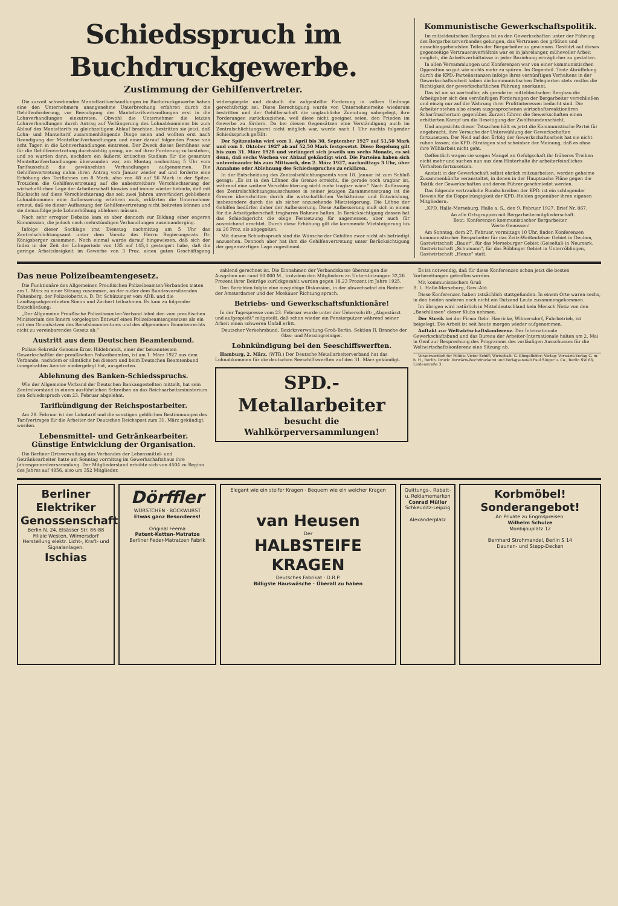Schiedsspruch im Buchdruckgewerbe.
Zustimmung der Gehilfenvertreter.
Die zurzeit schwebenden Manteltarifverhandlungen im Buchdruckgewerbe haben eine den Unternehmern unangenehme Unterbrechung erfahren durch die Gehilfenforderung, vor Beendigung der Manteltarifverhandlungen erst in die Lohnverhandlungen einzutreten. Obwohl die Unternehmer die letzten Lohnverhandlungen durch Antrag auf Verlängerung des Lohnabkommens bis zum Ablauf des Manteltarifs zu gleichzeitigem Ablauf brachten, bestritten sie jetzt, daß Lohn- und Manteltarif zusammenhängende Dinge seien und wollten erst nach Beendigung der Manteltarifverhandlungen und einer darauf folgenden Pause von acht Tagen in die Lohnverhandlungen eintreten. Der Zweck dieses Bemühens war für die Gehilfenvertretung durchsichtig genug, um auf ihrer Forderung zu bestehen, und so wurden dann, nachdem ein äußerst kritisches Stadium für die gesamten Manteltarifverhandlungen überwunden war, am Montag nachmittag 5 Uhr vom Tarifausschuß die gewünschten Verhandlungen aufgenommen. Die Gehilfenvertretung nahm ihren Antrag vom Januar wieder auf und forderte eine Erhöhung des Tariflohnes um 8 Mark, also von 48 auf 56 Mark in der Spitze. Trotzdem die Gehilfenvertretung auf die unbestreitbare Verschlechterung der wirtschaftlichen Lage der Arbeiterschaft hinwies und immer wieder betonte, daß mit Rücksicht auf diese Verschlechterung das seit zwei Jahren unverändert gebliebene Lohnabkommen eine Aufbesserung erfahren muß, erklärten die Unternehmer erneut, daß sie dieser Auffassung der Gehilfenvertretung nicht beitreten können und sie demzufolge jede Lohnerhöhung ablehnen müssen.
Nach sehr erregter Debatte kam es aber dennoch zur Bildung einer engeren Kommission, die jedoch nach mehrstündigen Verhandlungen auseinanderging.
Infolge dieser Sachlage trat Dienstag nachmittag um 5 Uhr das Zentralschlichtungsamt unter dem Vorsitz des Herrn Regierungsrats Dr. Königsberger zusammen. Noch einmal wurde darauf hingewiesen, daß sich der Index in der Zeit der Lohnperiode von 135 auf 145,4 gesteigert habe, daß die geringe Arbeitslosigkeit im Gewerbe von 3 Proz. einen guten Geschäftsgang widerspiegele und deshalb die aufgestellte Forderung in vollem Umfange gerechtfertigt sei. Diese Berechtigung wurde von Unternehmerseite wiederum bestritten und der Gehilfenschaft die unglaubliche Zumutung nahegelegt, ihre Forderungen zurückzuziehen, weil diese nicht geeignet seien, den Frieden im Gewerbe zu fördern. Da bei diesen Gegensätzen eine Verständigung auch im Zentralschlichtungsamt nicht möglich war, wurde nach 1 Uhr nachts folgender Schiedsspruch gefällt:
Der Spitzenlohn wird vom 1. April bis 30. September 1927 auf 51,50 Mark und vom 1. Oktober 1927 ab auf 52,50 Mark festgesetzt. Diese Regelung gilt bis zum 31. März 1928 und verlängert sich jeweils um sechs Monate, es sei denn, daß sechs Wochen vor Ablauf gekündigt wird. Die Parteien haben sich untereinander bis zum Mittwoch, den 2. März 1927, nachmittags 3 Uhr, über Annahme oder Ablehnung des Schiedsspruches zu erklären.
In der Entscheidung des Zentralschlichtungsamts vom 18. Januar ist zum Schluß gesagt: „Es ist in den Löhnen die Grenze erreicht, die gerade noch tragbar ist, während eine weitere Verschlechterung nicht mehr tragbar wäre." Nach Auffassung des Zentralschlichtungsausschusses in seiner jetzigen Zusammensetzung ist die Grenze überschritten durch die wirtschaftlichen Verhältnisse und Entwicklung, insbesondere durch die als sicher anzusehende Mietsteigerung. Die Löhne der Gehilfen bedürfen daher der Aufbesserung. Diese Aufbesserung muß sich in einem für die Arbeitgeberschaft tragbaren Rahmen halten. In Berücksichtigung dessen hat das Schiedsgericht die obige Festsetzung für angemessen, aber auch für ausreichend erachtet. Durch diese Erhöhung gilt die kommende Mietsteigerung bis zu 20 Proz. als abgegolten.
Mit diesem Schiedsspruch sind die Wünsche der Gehilfen zwar nicht als befriedigt anzusehen. Dennoch aber hat ihm die Gehilfenvertretung unter Berücksichtigung der gegenwärtigen Lage zugestimmt.
Kommunistische Gewerkschaftspolitik.
Im mitteldeutschen Bergbau ist es den Gewerkschaften unter der Führung des Bergarbeiterverbandes gelungen, das Vertrauen des größten und ausschlaggebendsten Teiles der Bergarbeiter zu gewinnen. Gestützt auf dieses gegenseitige Vertrauensverhältnis war es in jahrelanger, mühevoller Arbeit möglich, die Arbeitsverhältnisse in jeder Beziehung erträglicher zu gestalten.
In allen Versammlungen und Konferenzen war von einer kommunistischen Opposition so gut wie nichts mehr zu spüren. Im Gegenteil. Trotz Abrüffelung durch die KPD.-Parteiinstanzen infolge ihres vernünftigen Verhaltens in der Gewerkschaftsarbeit haben die kommunistischen Delegierten stets restlos die Richtigkeit der gewerkschaftlichen Führung anerkannt.
Das ist um so wertvoller, als gerade im mitteldeutschen Bergbau die Arbeitgeber sich den vernünftigen Forderungen der Bergarbeiter verschließen und einzig nur auf die Wahrung ihrer Profitinteressen bedacht sind. Die Arbeiter stehen also einem ausgesprochenen wirtschaftsreaktionären Scharfmachertum gegenüber. Zurzeit führen die Gewerkschaften einen erbitterten Kampf um die Beseitigung der Zwölfstundenschicht.
Und angesichts dieser Tatsachen hält es jetzt die Kommunistische Partei für angebracht, ihre Versuche der Unterwühlung der Gewerkschaften fortzusetzen. Der Neid auf den Erfolg der Gewerkschaftsarbeit hat sie nicht ruhen lassen; die KPD.-Strategen sind scheinbar der Meinung, daß es ohne ihre Wühlarbeit nicht geht.
Oeffentlich wagen sie wegen Mangel an Gefolgschaft ihr früheres Treiben nicht mehr und suchen nun aus dem Hinterhalte ihr arbeiterfeindliches Verhalten fortzusetzen.
Anstatt in der Gewerkschaft selbst ehrlich mitzuarbeiten, werden geheime Zusammenkünfte veranstaltet, in denen in der Hauptsache Pläne gegen die Taktik der Gewerkschaften und deren Führer geschmiedet werden.
Das folgende vertrauliche Rundschreiben der KPD. ist ein schlagender Beweis für die Doppelzüngigkeit der KPD.-Helden gegenüber ihren eigenen Mitgliedern.
„KPD. Halle-Merseburg. Halle a. S., den 9. Februar 1927. Brief Nr. 867.
An alle Ortsgruppen mit Bergarbeitermitgliederschaft.
Betr.: Konferenzen kommunistischer Bergarbeiter.
Werte Genossen!
Am Sonntag, dem 27. Februar, vormittags 10 Uhr, finden Konferenzen kommunistischer Bergarbeiter für das Zeitz-Weißenfelser Gebiet in Deuben, Gastwirtschaft „Bauer", für das Merseburger Gebiet (Geiseltal) in Neumark, Gastwirtschaft „Schumann", für das Röblinger Gebiet in Unterröblingen, Gastwirtschaft „Henze" statt.
Das neue Polizeibeamtengesetz.
Die Funktionäre des Allgemeinen Preußischen Polizeibeamten-Verbandes traten am 1. März zu einer Sitzung zusammen, an der außer dem Bundesvorsitzenden Faltenberg, der Polizeioberst a. D. Dr. Schützinger vom ADB. und die Landtagsabgeordneten Simon und Zachert teilnahmen. Es kam zu folgender Entschließung:
„Der Allgemeine Preußische Polizeibeamten-Verband lehnt den vom preußischen Ministerium des Innern vorgelegten Entwurf eines Polizeibeamtengesetzes als ein mit den Grundsätzen des Berufsbeamtentums und des allgemeinen Beamtenrechts nicht zu vereinbarendes Gesetz ab."
Austritt aus dem Deutschen Beamtenbund.
Polizei-Sekretär Genosse Ernst Hildebrandt, einer der bekanntesten Gewerkschaftler der preußischen Polizeibeamten, ist am 1. März 1927 aus dem Verbande, nachdem er sämtliche bei diesem und beim Deutschen Beamtenbund innegehabten Aemter niedergelegt hat, ausgetreten.
Ablehnung des Banken-Schiedsspruchs.
Wie der Allgemeine Verband der Deutschen Bankangestellten mitteilt, hat sein Zentralvorstand in einem ausführlichen Schreiben an das Reichsarbeitsministerium den Schiedsspruch vom 23. Februar abgelehnt.
Tarifkündigung der Reichspostarbeiter.
Am 28. Februar ist der Lohntarif und die sonstigen geldlichen Bestimmungen des Tarifvertrages für die Arbeiter der Deutschen Reichspost zum 31. März gekündigt worden.
Lebensmittel- und Getränkearbeiter.
Günstige Entwicklung der Organisation.
Die Berliner Ortsverwaltung des Verbandes der Lebensmittel- und Getränkearbeiter hatte am Sonntag vormittag im Gewerkschaftshaus ihre Jahresgeneralversammlung. Der Mitgliederstand erhöhte sich von 4504 zu Beginn des Jahres auf 4856, also um 352 Mitglieder.
zahlend gerechnet ist. Die Einnahmen der Verbandskasse übersteigen die Ausgaben um rund 60 000 M., trotzdem den Mitgliedern an Unterstützungen 32,26 Prozent ihrer Beiträge zurückgezahlt wurden gegen 18,23 Prozent im Jahre 1925.
Den Berichten folgte eine ausgiebige Diskussion, in der abwechselnd ein Redner der Amsterdamer und der Moskauer Richtung sprach.
Betriebs- und Gewerkschaftsfunktionäre!
In der Tagespresse vom 23. Februar wurde unter der Ueberschrift: „Abgestürzt und aufgespießt" mitgeteilt, daß schon wieder ein Fensterputzer während seiner Arbeit einen schweren Unfall erlitt.
Deutscher Verkehrsbund, Bezirksverwaltung Groß-Berlin, Sektion II, Branche der Glas- und Messingreiniger.
Lohnkündigung bei den Seeschiffswerften.
Hamburg, 2. März. (WTB.) Der Deutsche Metallarbeiterverband hat das Lohnabkommen für die deutschen Seeschiffswerften auf den 31. März gekündigt.
SPD.-Metallarbeiter
besucht die Wahlkörperversammlungen!
Es ist notwendig, daß für diese Konferenzen schon jetzt die besten Vorbereitungen getroffen werden.
Mit kommunistischem Gruß
B. L. Halle-Merseburg, Gew.-Abt.
Diese Konferenzen haben tatsächlich stattgefunden. In einem Orte waren sechs, in den beiden anderen noch nicht ein Dutzend Leute zusammengekommen.
Im übrigen wird natürlich in Mitteldeutschland kein Mensch Notiz von den „Beschlüssen" dieser Klubs nehmen.
Der Streik bei der Firma Gebr. Haericke, Wilmersdorf, Fuhrbetrieb, ist beigelegt. Die Arbeit ist seit heute morgen wieder aufgenommen.
Auftakt zur Weltwirtschaftskonferenz. Der Internationale Gewerkschaftsbund und das Bureau der Arbeiter-Internationale halten am 2. Mai in Genf zur Besprechung des Programms des vorläufigen Ausschusses für die Weltwirtschaftskonferenz eine Sitzung ab.
Verantwortlich für Politik: Victor Schiff; Wirtschaft: G. Klingelhöfer; Verlag: Vorwärts-Verlag G. m. b. H., Berlin. Druck: Vorwärts-Buchdruckerei und Verlagsanstalt Paul Singer u. Co., Berlin SW 68, Lindenstraße 3.
Berliner Elektriker Genossenschaft
Berlin N. 24, Elsässer Str. 86-88
Filiale Westen, Wilmersdorf
Herstellung elektr. Licht-, Kraft- und Signalanlagen.
Ischias
Dörffler
WÜRSTCHEN · BOCKWURST
Etwas ganz Besonderes!
Original Feema
Patent-Ketten-Matratze
Berliner Feder-Matratzen Fabrik
Elegant wie ein steifer Kragen · Bequem wie ein weicher Kragen
van Heusen
Der
HALBSTEIFE KRAGEN
Deutsches Fabrikat · D.R.P.
Billigste Hauswäsche · Überall zu haben
Quittungs-, Rabatt- u. Reklamemarken
Conrad Müller
Schkeuditz-Leipzig
Alexanderplatz
Korbmöbel! Sonderangebot!
An Private zu Engrospreisen.
Wilhelm Schulze
Monbijouplatz 12
Bernhard Strohmandel, Berlin S 14
Daunen- und Stepp-Decken